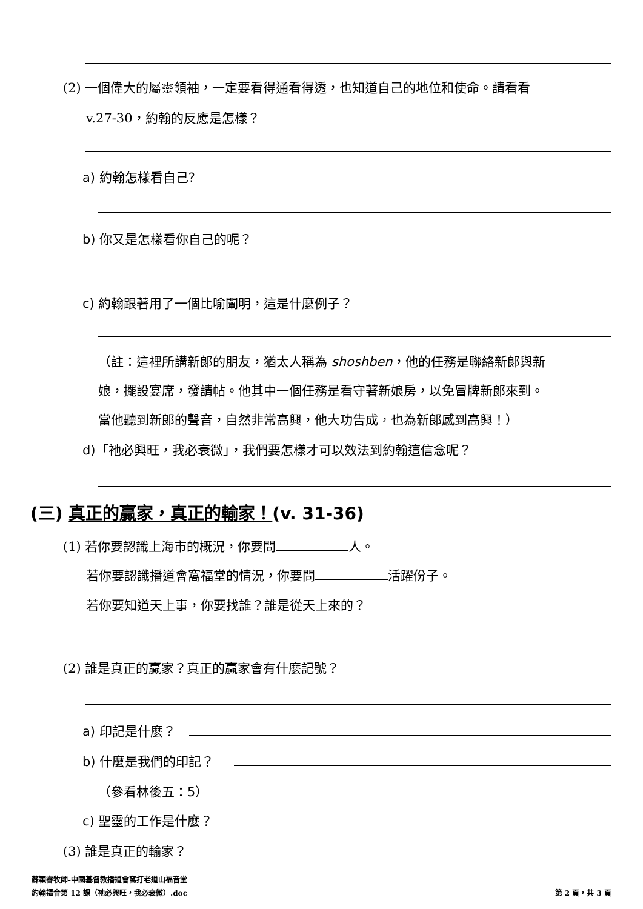(2) 一個偉大的屬靈領袖，一定要看得通看得透，也知道自己的地位和使命。請看看
v.27-30，約翰的反應是怎樣？
a) 約翰怎樣看自己?
b) 你又是怎樣看你自己的呢？
c) 約翰跟著用了一個比喻闡明，這是什麼例子？
（註：這裡所講新郎的朋友，猶太人稱為 shoshben，他的任務是聯絡新郎與新
娘，擺設宴席，發請帖。他其中一個任務是看守著新娘房，以免冒牌新郎來到。
當他聽到新郎的聲音，自然非常高興，他大功告成，也為新郎感到高興！）
d)「祂必興旺，我必衰微」，我們要怎樣才可以效法到約翰這信念呢？
(三) 真正的贏家，真正的輸家！(v. 31-36)
(1) 若你要認識上海市的概況，你要問 人。
若你要認識播道會窩福堂的情況，你要問 活躍份子。
若你要知道天上事，你要找誰？誰是從天上來的？
(2) 誰是真正的贏家？真正的贏家會有什麼記號？
a) 印記是什麼？
b) 什麼是我們的印記？
（參看林後五：5）
c) 聖靈的工作是什麼？
(3) 誰是真正的輸家？
蘇穎睿牧師-中國基督教播道會窩打老道山福音堂
約翰福音第 12 課（祂必興旺，我必衰微）.doc
第 2 頁，共 3 頁